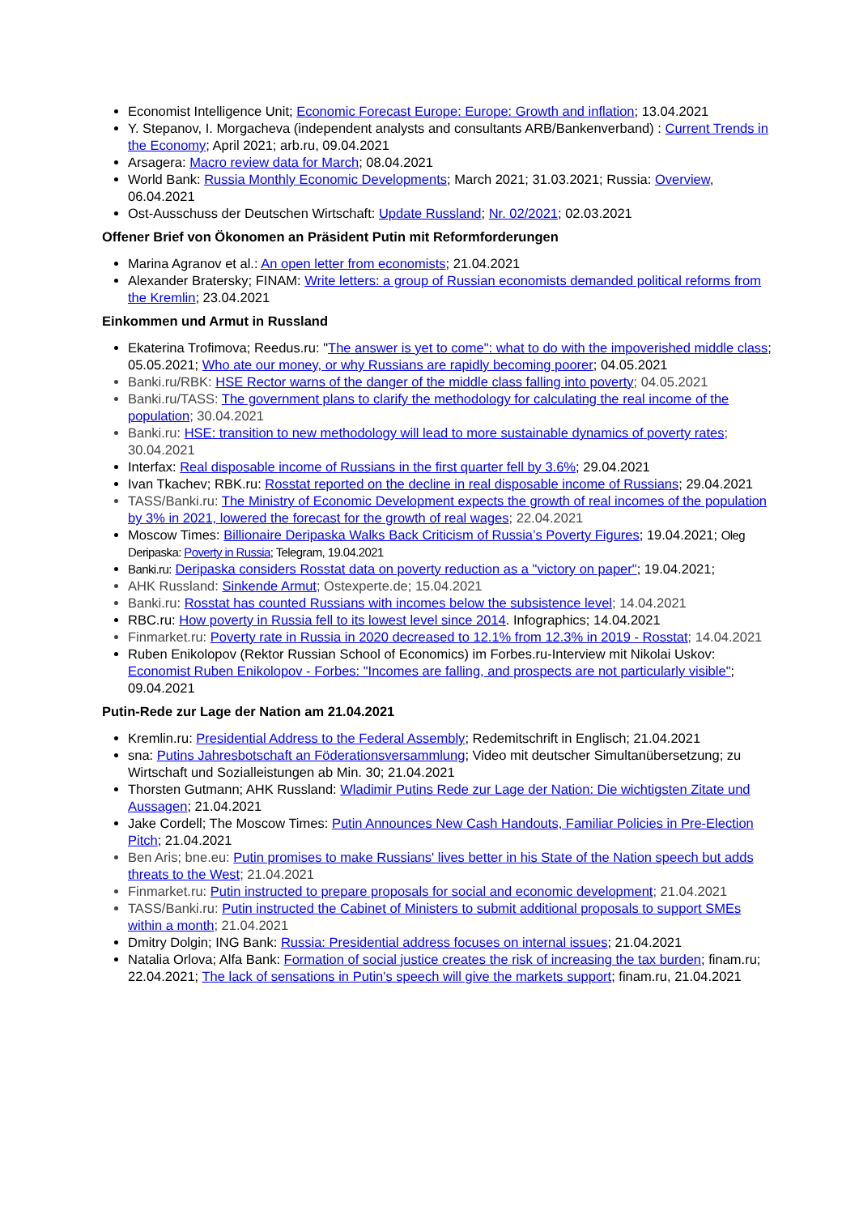Economist Intelligence Unit; Economic Forecast Europe: Europe: Growth and inflation; 13.04.2021
Y. Stepanov, I. Morgacheva (independent analysts and consultants ARB/Bankenverband) : Current Trends in the Economy; April 2021; arb.ru, 09.04.2021
Arsagera: Macro review data for March; 08.04.2021
World Bank: Russia Monthly Economic Developments; March 2021; 31.03.2021; Russia: Overview, 06.04.2021
Ost-Ausschuss der Deutschen Wirtschaft: Update Russland; Nr. 02/2021; 02.03.2021
Offener Brief von Ökonomen an Präsident Putin mit Reformforderungen
Marina Agranov et al.: An open letter from economists; 21.04.2021
Alexander Bratersky; FINAM: Write letters: a group of Russian economists demanded political reforms from the Kremlin; 23.04.2021
Einkommen und Armut in Russland
Ekaterina Trofimova; Reedus.ru: "The answer is yet to come": what to do with the impoverished middle class; 05.05.2021; Who ate our money, or why Russians are rapidly becoming poorer; 04.05.2021
Banki.ru/RBK: HSE Rector warns of the danger of the middle class falling into poverty; 04.05.2021
Banki.ru/TASS: The government plans to clarify the methodology for calculating the real income of the population; 30.04.2021
Banki.ru: HSE: transition to new methodology will lead to more sustainable dynamics of poverty rates; 30.04.2021
Interfax: Real disposable income of Russians in the first quarter fell by 3.6%; 29.04.2021
Ivan Tkachev; RBK.ru: Rosstat reported on the decline in real disposable income of Russians; 29.04.2021
TASS/Banki.ru: The Ministry of Economic Development expects the growth of real incomes of the population by 3% in 2021, lowered the forecast for the growth of real wages; 22.04.2021
Moscow Times: Billionaire Deripaska Walks Back Criticism of Russia’s Poverty Figures; 19.04.2021; Oleg Deripaska: Poverty in Russia; Telegram, 19.04.2021
Banki.ru: Deripaska considers Rosstat data on poverty reduction as a "victory on paper"; 19.04.2021;
AHK Russland: Sinkende Armut; Ostexperte.de; 15.04.2021
Banki.ru: Rosstat has counted Russians with incomes below the subsistence level; 14.04.2021
RBC.ru: How poverty in Russia fell to its lowest level since 2014. Infographics; 14.04.2021
Finmarket.ru: Poverty rate in Russia in 2020 decreased to 12.1% from 12.3% in 2019 - Rosstat; 14.04.2021
Ruben Enikolopov (Rektor Russian School of Economics) im Forbes.ru-Interview mit Nikolai Uskov: Economist Ruben Enikolopov - Forbes: "Incomes are falling, and prospects are not particularly visible"; 09.04.2021
Putin-Rede zur Lage der Nation am 21.04.2021
Kremlin.ru: Presidential Address to the Federal Assembly; Redemitschrift in Englisch; 21.04.2021
sna: Putins Jahresbotschaft an Föderationsversammlung; Video mit deutscher Simultanübersetzung; zu Wirtschaft und Sozialleistungen ab Min. 30; 21.04.2021
Thorsten Gutmann; AHK Russland: Wladimir Putins Rede zur Lage der Nation: Die wichtigsten Zitate und Aussagen; 21.04.2021
Jake Cordell; The Moscow Times: Putin Announces New Cash Handouts, Familiar Policies in Pre-Election Pitch; 21.04.2021
Ben Aris; bne.eu: Putin promises to make Russians' lives better in his State of the Nation speech but adds threats to the West; 21.04.2021
Finmarket.ru: Putin instructed to prepare proposals for social and economic development; 21.04.2021
TASS/Banki.ru: Putin instructed the Cabinet of Ministers to submit additional proposals to support SMEs within a month; 21.04.2021
Dmitry Dolgin; ING Bank: Russia: Presidential address focuses on internal issues; 21.04.2021
Natalia Orlova; Alfa Bank: Formation of social justice creates the risk of increasing the tax burden; finam.ru; 22.04.2021; The lack of sensations in Putin's speech will give the markets support; finam.ru, 21.04.2021